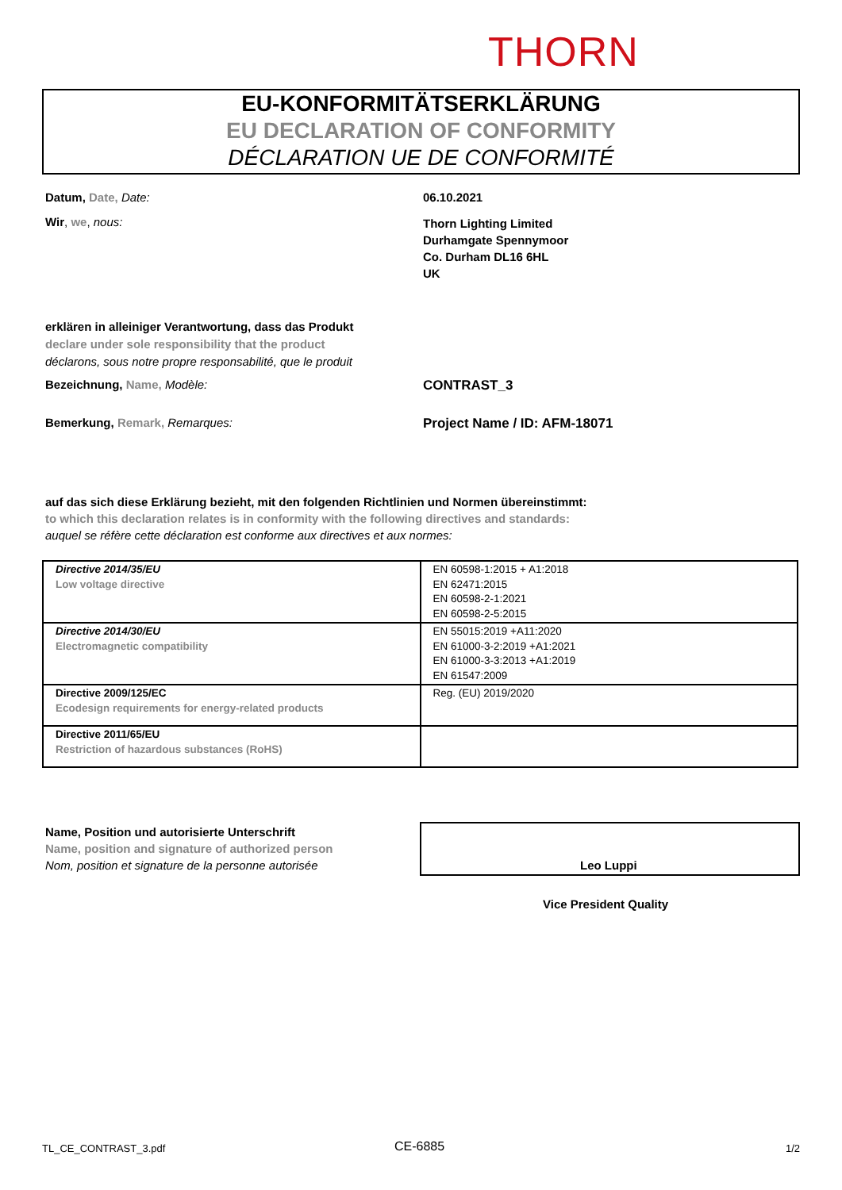THORN
EU-KONFORMITÄTSERKLÄRUNG
EU DECLARATION OF CONFORMITY
DÉCLARATION UE DE CONFORMITÉ
Datum, Date, Date: 06.10.2021
Wir, we, nous:
Thorn Lighting Limited
Durhamgate Spennymoor
Co. Durham DL16 6HL
UK
erklären in alleiniger Verantwortung, dass das Produkt
declare under sole responsibility that the product
déclarons, sous notre propre responsabilité, que le produit
Bezeichnung, Name, Modèle: CONTRAST_3
Bemerkung, Remark, Remarques: Project Name / ID: AFM-18071
auf das sich diese Erklärung bezieht, mit den folgenden Richtlinien und Normen übereinstimmt:
to which this declaration relates is in conformity with the following directives and standards:
auquel se réfère cette déclaration est conforme aux directives et aux normes:
| Directive 2014/35/EU Low voltage directive | EN 60598-1:2015 + A1:2018 EN 62471:2015 EN 60598-2-1:2021 EN 60598-2-5:2015 |
| Directive 2014/30/EU Electromagnetic compatibility | EN 55015:2019 +A11:2020 EN 61000-3-2:2019 +A1:2021 EN 61000-3-3:2013 +A1:2019 EN 61547:2009 |
| Directive 2009/125/EC Ecodesign requirements for energy-related products | Reg. (EU) 2019/2020 |
| Directive 2011/65/EU Restriction of hazardous substances (RoHS) | |
Name, Position und autorisierte Unterschrift
Name, position and signature of authorized person
Nom, position et signature de la personne autorisée
Leo Luppi
Vice President Quality
TL_CE_CONTRAST_3.pdf CE-6885 1/2